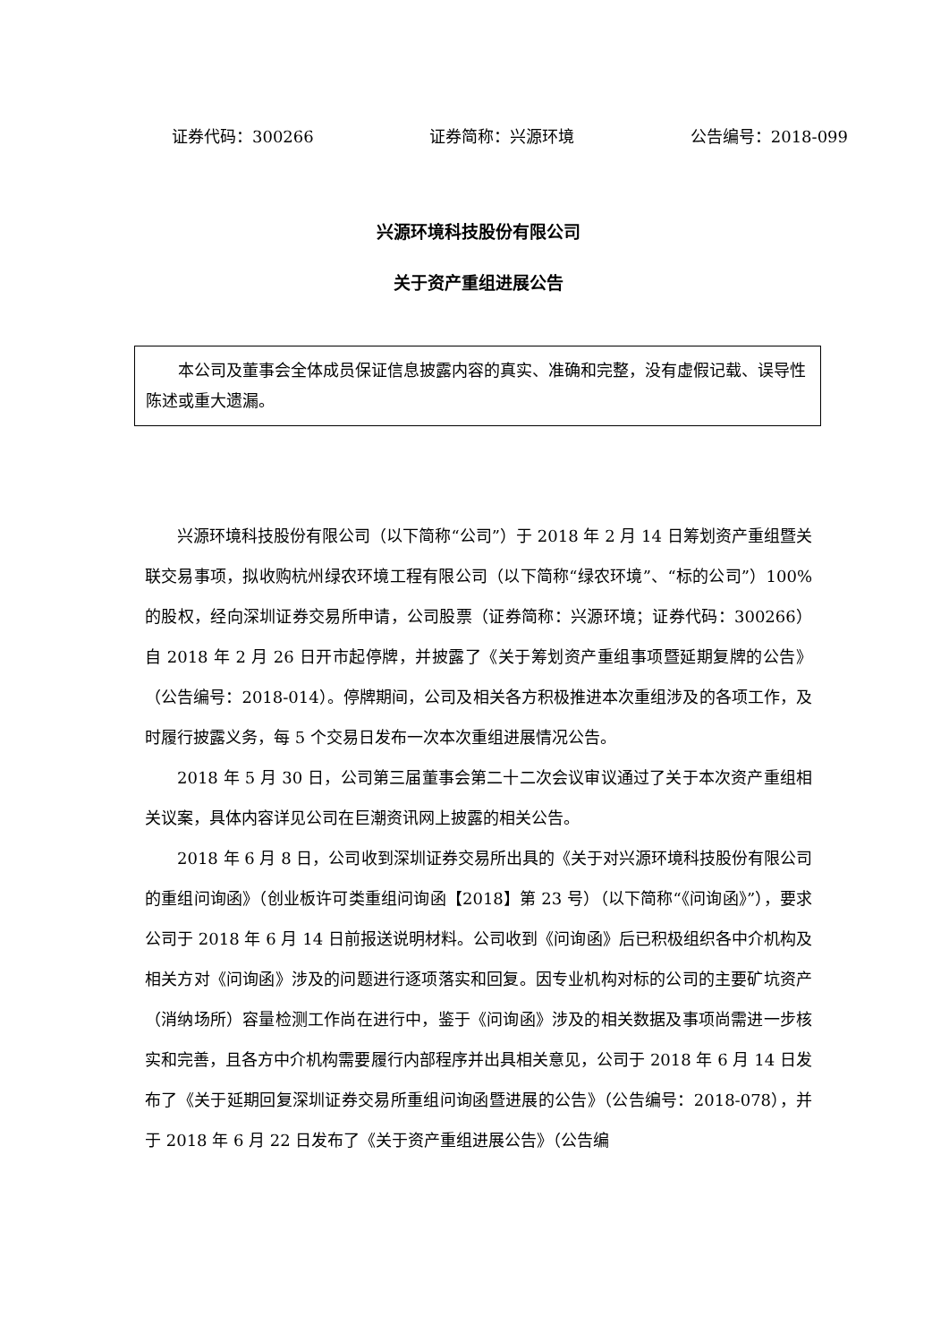证券代码：300266 证券简称：兴源环境 公告编号：2018-099
兴源环境科技股份有限公司
关于资产重组进展公告
本公司及董事会全体成员保证信息披露内容的真实、准确和完整，没有虚假记载、误导性陈述或重大遗漏。
兴源环境科技股份有限公司（以下简称“公司”）于 2018 年 2 月 14 日筹划资产重组暨关联交易事项，拟收购杭州绿农环境工程有限公司（以下简称“绿农环境”、“标的公司”）100%的股权，经向深圳证券交易所申请，公司股票（证券简称：兴源环境；证券代码：300266）自 2018 年 2 月 26 日开市起停牌，并披露了《关于筹划资产重组事项暨延期复牌的公告》（公告编号：2018-014）。停牌期间，公司及相关各方积极推进本次重组涉及的各项工作，及时履行披露义务，每 5 个交易日发布一次本次重组进展情况公告。
2018 年 5 月 30 日，公司第三届董事会第二十二次会议审议通过了关于本次资产重组相关议案，具体内容详见公司在巨潮资讯网上披露的相关公告。
2018 年 6 月 8 日，公司收到深圳证券交易所出具的《关于对兴源环境科技股份有限公司的重组问询函》（创业板许可类重组问询函【2018】第 23 号）（以下简称“《问询函》”），要求公司于 2018 年 6 月 14 日前报送说明材料。公司收到《问询函》后已积极组织各中介机构及相关方对《问询函》涉及的问题进行逐项落实和回复。因专业机构对标的公司的主要矿坑资产（消纳场所）容量检测工作尚在进行中，鉴于《问询函》涉及的相关数据及事项尚需进一步核实和完善，且各方中介机构需要履行内部程序并出具相关意见，公司于 2018 年 6 月 14 日发布了《关于延期回复深圳证券交易所重组问询函暨进展的公告》（公告编号：2018-078），并于 2018 年 6 月 22 日发布了《关于资产重组进展公告》（公告编